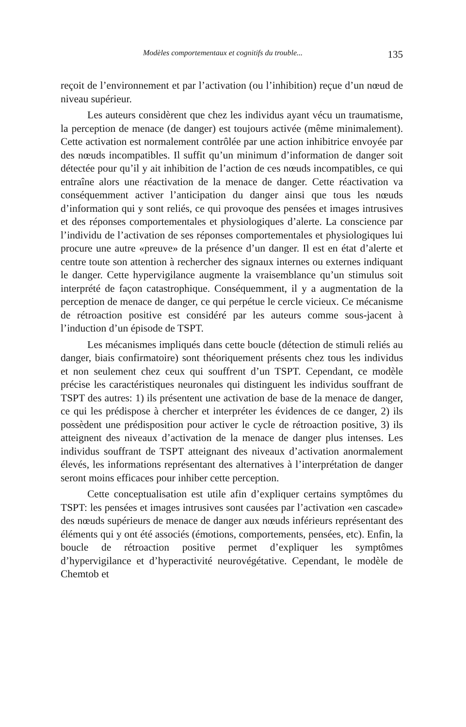Modèles comportementaux et cognitifs du trouble... 135
reçoit de l’environnement et par l’activation (ou l’inhibition) reçue d’un nœud de niveau supérieur.
Les auteurs considèrent que chez les individus ayant vécu un traumatisme, la perception de menace (de danger) est toujours activée (même minimalement). Cette activation est normalement contrôlée par une action inhibitrice envoyée par des nœuds incompatibles. Il suffit qu’un minimum d’information de danger soit détectée pour qu’il y ait inhibition de l’action de ces nœuds incompatibles, ce qui entraîne alors une réactivation de la menace de danger. Cette réactivation va conséquemment activer l’anticipation du danger ainsi que tous les nœuds d’information qui y sont reliés, ce qui provoque des pensées et images intrusives et des réponses comportementales et physiologiques d’alerte. La conscience par l’individu de l’activation de ses réponses comportementales et physiologiques lui procure une autre «preuve» de la présence d’un danger. Il est en état d’alerte et centre toute son attention à rechercher des signaux internes ou externes indiquant le danger. Cette hypervigilance augmente la vraisemblance qu’un stimulus soit interprété de façon catastrophique. Conséquemment, il y a augmentation de la perception de menace de danger, ce qui perpétue le cercle vicieux. Ce mécanisme de rétroaction positive est considéré par les auteurs comme sous-jacent à l’induction d’un épisode de TSPT.
Les mécanismes impliqués dans cette boucle (détection de stimuli reliés au danger, biais confirmatoire) sont théoriquement présents chez tous les individus et non seulement chez ceux qui souffrent d’un TSPT. Cependant, ce modèle précise les caractéristiques neuronales qui distinguent les individus souffrant de TSPT des autres: 1) ils présentent une activation de base de la menace de danger, ce qui les prédispose à chercher et interpréter les évidences de ce danger, 2) ils possèdent une prédisposition pour activer le cycle de rétroaction positive, 3) ils atteignent des niveaux d’activation de la menace de danger plus intenses. Les individus souffrant de TSPT atteignant des niveaux d’activation anormalement élevés, les informations représentant des alternatives à l’interprétation de danger seront moins efficaces pour inhiber cette perception.
Cette conceptualisation est utile afin d’expliquer certains symptômes du TSPT: les pensées et images intrusives sont causées par l’activation «en cascade» des nœuds supérieurs de menace de danger aux nœuds inférieurs représentant des éléments qui y ont été associés (émotions, comportements, pensées, etc). Enfin, la boucle de rétroaction positive permet d’expliquer les symptômes d’hypervigilance et d’hyperactivité neurovégétative. Cependant, le modèle de Chemtob et